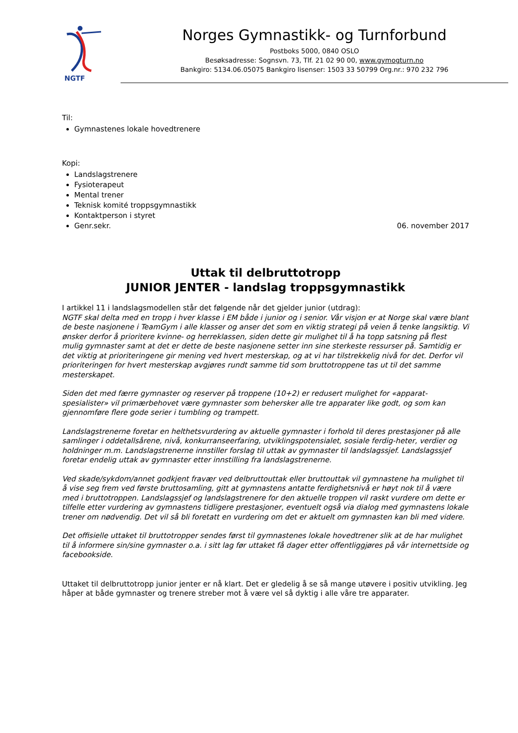NGTF
Norges Gymnastikk- og Turnforbund
Postboks 5000, 0840 OSLO
Besøksadresse: Sognsvn. 73, Tlf. 21 02 90 00, www.gymogturn.no
Bankgiro: 5134.06.05075 Bankgiro lisenser: 1503 33 50799 Org.nr.: 970 232 796
Til:
Gymnastenes lokale hovedtrenere
Kopi:
Landslagstrenere
Fysioterapeut
Mental trener
Teknisk komité troppsgymnastikk
Kontaktperson i styret
Genr.sekr. 06. november 2017
Uttak til delbruttotropp
JUNIOR JENTER - landslag troppsgymnastikk
I artikkel 11 i landslagsmodellen står det følgende når det gjelder junior (utdrag):
NGTF skal delta med en tropp i hver klasse i EM både i junior og i senior. Vår visjon er at Norge skal være blant de beste nasjonene i TeamGym i alle klasser og anser det som en viktig strategi på veien å tenke langsiktig. Vi ønsker derfor å prioritere kvinne- og herreklassen, siden dette gir mulighet til å ha topp satsning på flest mulig gymnaster samt at det er dette de beste nasjonene setter inn sine sterkeste ressurser på. Samtidig er det viktig at prioriteringene gir mening ved hvert mesterskap, og at vi har tilstrekkelig nivå for det. Derfor vil prioriteringen for hvert mesterskap avgjøres rundt samme tid som bruttotroppene tas ut til det samme mesterskapet.
Siden det med færre gymnaster og reserver på troppene (10+2) er redusert mulighet for «apparat-spesialister» vil primærbehovet være gymnaster som behersker alle tre apparater like godt, og som kan gjennomføre flere gode serier i tumbling og trampett.
Landslagstrenerne foretar en helthetsvurdering av aktuelle gymnaster i forhold til deres prestasjoner på alle samlinger i oddetallsårene, nivå, konkurranseerfaring, utviklingspotensialet, sosiale ferdig-heter, verdier og holdninger m.m. Landslagstrenerne innstiller forslag til uttak av gymnaster til landslagssjef. Landslagssjef foretar endelig uttak av gymnaster etter innstilling fra landslagstrenerne.
Ved skade/sykdom/annet godkjent fravær ved delbruttouttak eller bruttouttak vil gymnastene ha mulighet til å vise seg frem ved første bruttosamling, gitt at gymnastens antatte ferdighetsnivå er høyt nok til å være med i bruttotroppen. Landslagssjef og landslagstrenere for den aktuelle troppen vil raskt vurdere om dette er tilfelle etter vurdering av gymnastens tidligere prestasjoner, eventuelt også via dialog med gymnastens lokale trener om nødvendig. Det vil så bli foretatt en vurdering om det er aktuelt om gymnasten kan bli med videre.
Det offisielle uttaket til bruttotropper sendes først til gymnastenes lokale hovedtrener slik at de har mulighet til å informere sin/sine gymnaster o.a. i sitt lag før uttaket få dager etter offentliggjøres på vår internettside og facebookside.
Uttaket til delbruttotropp junior jenter er nå klart. Det er gledelig å se så mange utøvere i positiv utvikling. Jeg håper at både gymnaster og trenere streber mot å være vel så dyktig i alle våre tre apparater.